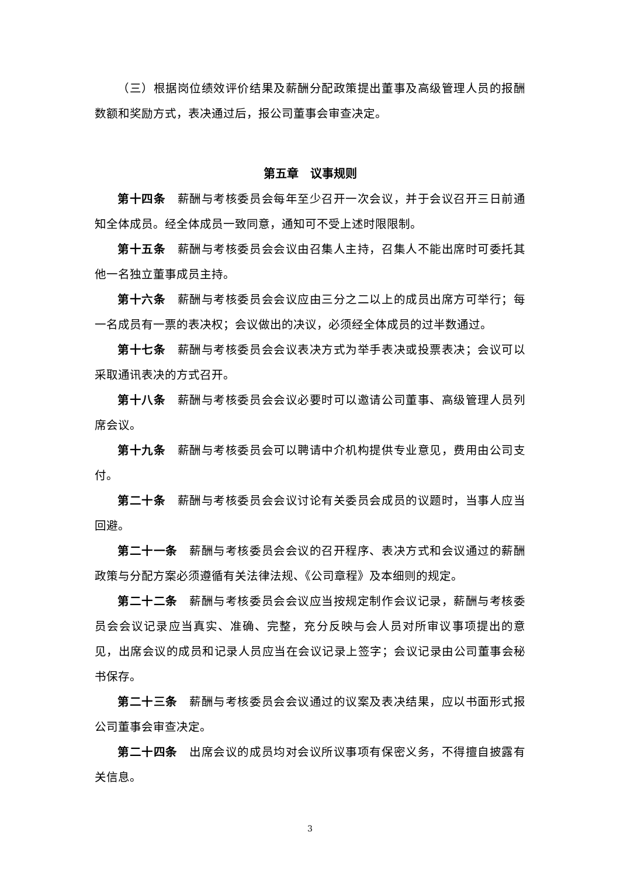（三）根据岗位绩效评价结果及薪酬分配政策提出董事及高级管理人员的报酬数额和奖励方式，表决通过后，报公司董事会审查决定。
第五章　议事规则
第十四条　薪酬与考核委员会每年至少召开一次会议，并于会议召开三日前通知全体成员。经全体成员一致同意，通知可不受上述时限限制。
第十五条　薪酬与考核委员会会议由召集人主持，召集人不能出席时可委托其他一名独立董事成员主持。
第十六条　薪酬与考核委员会会议应由三分之二以上的成员出席方可举行；每一名成员有一票的表决权；会议做出的决议，必须经全体成员的过半数通过。
第十七条　薪酬与考核委员会会议表决方式为举手表决或投票表决；会议可以采取通讯表决的方式召开。
第十八条　薪酬与考核委员会会议必要时可以邀请公司董事、高级管理人员列席会议。
第十九条　薪酬与考核委员会可以聘请中介机构提供专业意见，费用由公司支付。
第二十条　薪酬与考核委员会会议讨论有关委员会成员的议题时，当事人应当回避。
第二十一条　薪酬与考核委员会会议的召开程序、表决方式和会议通过的薪酬政策与分配方案必须遵循有关法律法规、《公司章程》及本细则的规定。
第二十二条　薪酬与考核委员会会议应当按规定制作会议记录，薪酬与考核委员会会议记录应当真实、准确、完整，充分反映与会人员对所审议事项提出的意见，出席会议的成员和记录人员应当在会议记录上签字；会议记录由公司董事会秘书保存。
第二十三条　薪酬与考核委员会会议通过的议案及表决结果，应以书面形式报公司董事会审查决定。
第二十四条　出席会议的成员均对会议所议事项有保密义务，不得擅自披露有关信息。
3